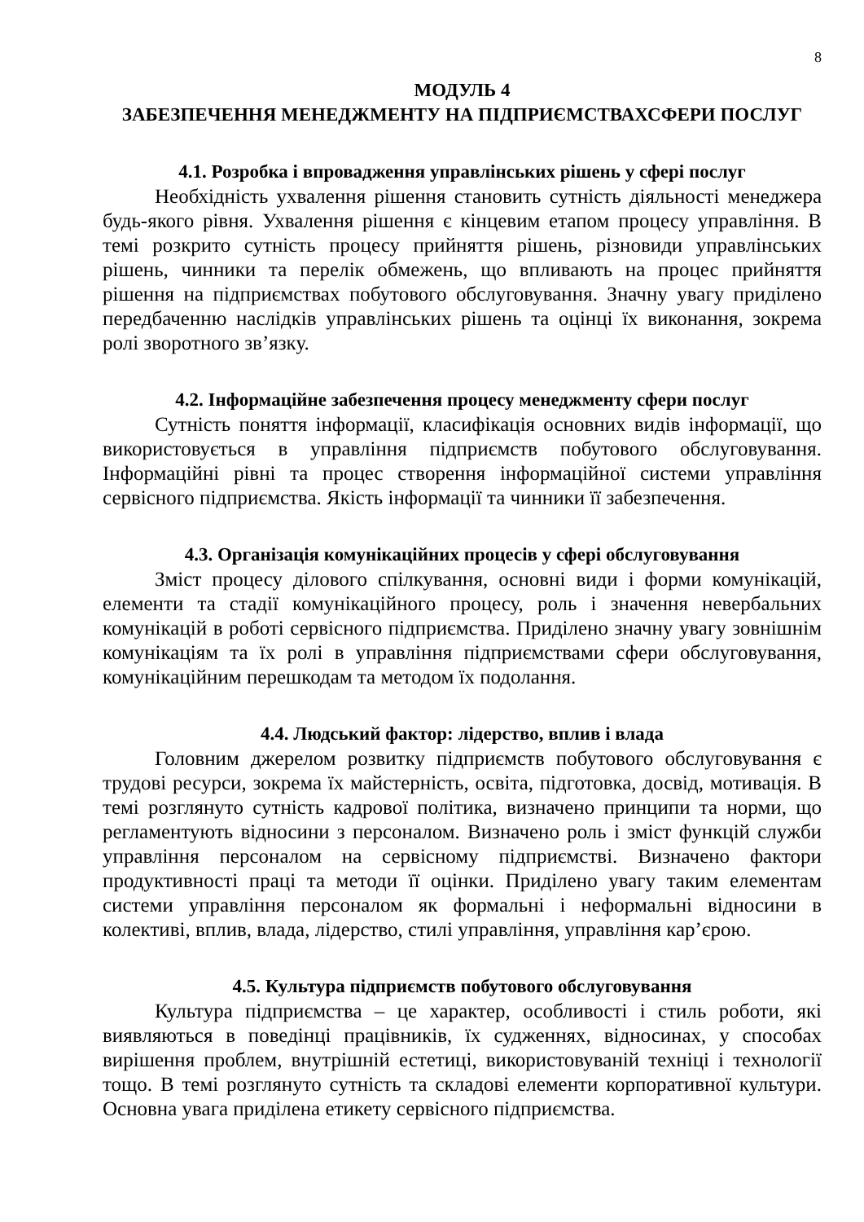8
МОДУЛЬ 4
ЗАБЕЗПЕЧЕННЯ МЕНЕДЖМЕНТУ НА ПІДПРИЄМСТВАХСФЕРИ ПОСЛУГ
4.1. Розробка і впровадження управлінських рішень у сфері послуг
Необхідність ухвалення рішення становить сутність діяльності менеджера будь-якого рівня. Ухвалення рішення є кінцевим етапом процесу управління. В темі розкрито сутність процесу прийняття рішень, різновиди управлінських рішень, чинники та перелік обмежень, що впливають на процес прийняття рішення на підприємствах побутового обслуговування. Значну увагу приділено передбаченню наслідків управлінських рішень та оцінці їх виконання, зокрема ролі зворотного зв’язку.
4.2. Інформаційне забезпечення процесу менеджменту сфери послуг
Сутність поняття інформації, класифікація основних видів інформації, що використовується в управління підприємств побутового обслуговування. Інформаційні рівні та процес створення інформаційної системи управління сервісного підприємства. Якість інформації та чинники її забезпечення.
4.3. Організація комунікаційних процесів у сфері обслуговування
Зміст процесу ділового спілкування, основні види і форми комунікацій, елементи та стадії комунікаційного процесу, роль і значення невербальних комунікацій в роботі сервісного підприємства. Приділено значну увагу зовнішнім комунікаціям та їх ролі в управління підприємствами сфери обслуговування, комунікаційним перешкодам та методом їх подолання.
4.4. Людський фактор: лідерство, вплив і влада
Головним джерелом розвитку підприємств побутового обслуговування є трудові ресурси, зокрема їх майстерність, освіта, підготовка, досвід, мотивація. В темі розглянуто сутність кадрової політика, визначено принципи та норми, що регламентують відносини з персоналом. Визначено роль і зміст функцій служби управління персоналом на сервісному підприємстві. Визначено фактори продуктивності праці та методи її оцінки. Приділено увагу таким елементам системи управління персоналом як формальні і неформальні відносини в колективі, вплив, влада, лідерство, стилі управління, управління кар’єрою.
4.5. Культура підприємств побутового обслуговування
Культура підприємства – це характер, особливості і стиль роботи, які виявляються в поведінці працівників, їх судженнях, відносинах, у способах вирішення проблем, внутрішній естетиці, використовуваній техніці і технології тощо. В темі розглянуто сутність та складові елементи корпоративної культури. Основна увага приділена етикету сервісного підприємства.